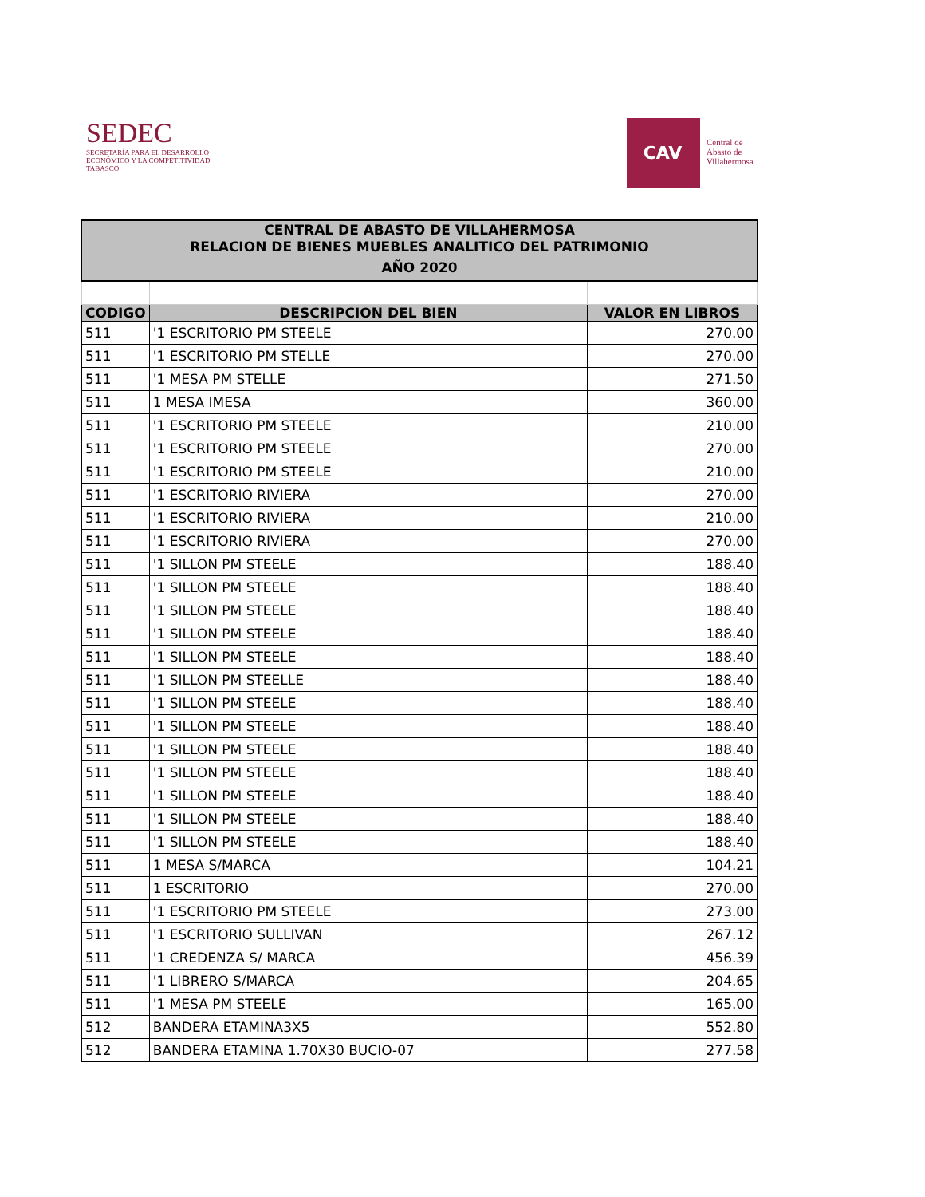SEDEC
SECRETARÍA PARA EL DESARROLLO
ECONÓMICO Y LA COMPETITIVIDAD
TABASCO
CAV
Central de
Abasto de
Villahermosa
| CENTRAL DE ABASTO DE VILLAHERMOSA | | |
| --- | --- | --- |
| RELACION DE BIENES MUEBLES ANALITICO DEL PATRIMONIO | | |
| AÑO 2020 | | |
| CODIGO | DESCRIPCION DEL BIEN | VALOR EN LIBROS |
| 511 | '1 ESCRITORIO PM STEELE | 270.00 |
| 511 | '1 ESCRITORIO PM STELLE | 270.00 |
| 511 | '1 MESA PM STELLE | 271.50 |
| 511 | 1 MESA IMESA | 360.00 |
| 511 | '1 ESCRITORIO PM STEELE | 210.00 |
| 511 | '1 ESCRITORIO PM STEELE | 270.00 |
| 511 | '1 ESCRITORIO PM STEELE | 210.00 |
| 511 | '1 ESCRITORIO RIVIERA | 270.00 |
| 511 | '1 ESCRITORIO RIVIERA | 210.00 |
| 511 | '1 ESCRITORIO RIVIERA | 270.00 |
| 511 | '1 SILLON PM STEELE | 188.40 |
| 511 | '1 SILLON PM STEELE | 188.40 |
| 511 | '1 SILLON PM STEELE | 188.40 |
| 511 | '1 SILLON PM STEELE | 188.40 |
| 511 | '1 SILLON PM STEELE | 188.40 |
| 511 | '1 SILLON PM STEELLE | 188.40 |
| 511 | '1 SILLON PM STEELE | 188.40 |
| 511 | '1 SILLON PM STEELE | 188.40 |
| 511 | '1 SILLON PM STEELE | 188.40 |
| 511 | '1 SILLON PM STEELE | 188.40 |
| 511 | '1 SILLON PM STEELE | 188.40 |
| 511 | '1 SILLON PM STEELE | 188.40 |
| 511 | '1 SILLON PM STEELE | 188.40 |
| 511 | 1 MESA S/MARCA | 104.21 |
| 511 | 1 ESCRITORIO | 270.00 |
| 511 | '1 ESCRITORIO PM STEELE | 273.00 |
| 511 | '1 ESCRITORIO SULLIVAN | 267.12 |
| 511 | '1 CREDENZA S/ MARCA | 456.39 |
| 511 | '1 LIBRERO S/MARCA | 204.65 |
| 511 | '1 MESA PM STEELE | 165.00 |
| 512 | BANDERA ETAMINA3X5 | 552.80 |
| 512 | BANDERA ETAMINA 1.70X30 BUCIO-07 | 277.58 |